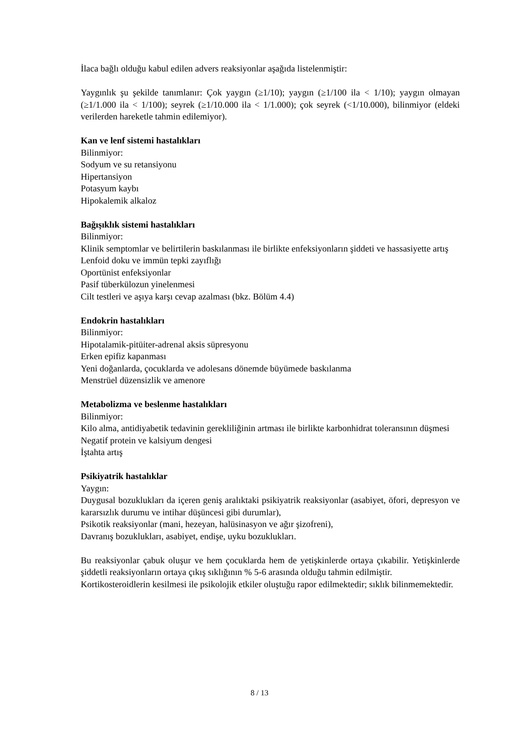İlaca bağlı olduğu kabul edilen advers reaksiyonlar aşağıda listelenmiştir:
Yaygınlık şu şekilde tanımlanır: Çok yaygın (≥1/10); yaygın (≥1/100 ila < 1/10); yaygın olmayan (≥1/1.000 ila < 1/100); seyrek (≥1/10.000 ila < 1/1.000); çok seyrek (<1/10.000), bilinmiyor (eldeki verilerden hareketle tahmin edilemiyor).
Kan ve lenf sistemi hastalıkları
Bilinmiyor:
Sodyum ve su retansiyonu
Hipertansiyon
Potasyum kaybı
Hipokalemik alkaloz
Bağışıklık sistemi hastalıkları
Bilinmiyor:
Klinik semptomlar ve belirtilerin baskılanması ile birlikte enfeksiyonların şiddeti ve hassasiyette artış
Lenfoid doku ve immün tepki zayıflığı
Oportünist enfeksiyonlar
Pasif tüberkülozun yinelenmesi
Cilt testleri ve aşıya karşı cevap azalması (bkz. Bölüm 4.4)
Endokrin hastalıkları
Bilinmiyor:
Hipotalamik-pitüiter-adrenal aksis süpresyonu
Erken epifiz kapanması
Yeni doğanlarda, çocuklarda ve adolesans dönemde büyümede baskılanma
Menstrüel düzensizlik ve amenore
Metabolizma ve beslenme hastalıkları
Bilinmiyor:
Kilo alma, antidiyabetik tedavinin gerekliliğinin artması ile birlikte karbonhidrat toleransının düşmesi
Negatif protein ve kalsiyum dengesi
İştahta artış
Psikiyatrik hastalıklar
Yaygın:
Duygusal bozuklukları da içeren geniş aralıktaki psikiyatrik reaksiyonlar (asabiyet, öfori, depresyon ve kararsızlık durumu ve intihar düşüncesi gibi durumlar),
Psikotik reaksiyonlar (mani, hezeyan, halüsinasyon ve ağır şizofreni),
Davranış bozuklukları, asabiyet, endişe, uyku bozuklukları.
Bu reaksiyonlar çabuk oluşur ve hem çocuklarda hem de yetişkinlerde ortaya çıkabilir. Yetişkinlerde şiddetli reaksiyonların ortaya çıkış sıklığının % 5-6 arasında olduğu tahmin edilmiştir.
Kortikosteroidlerin kesilmesi ile psikolojik etkiler oluştuğu rapor edilmektedir; sıklık bilinmemektedir.
8 / 13